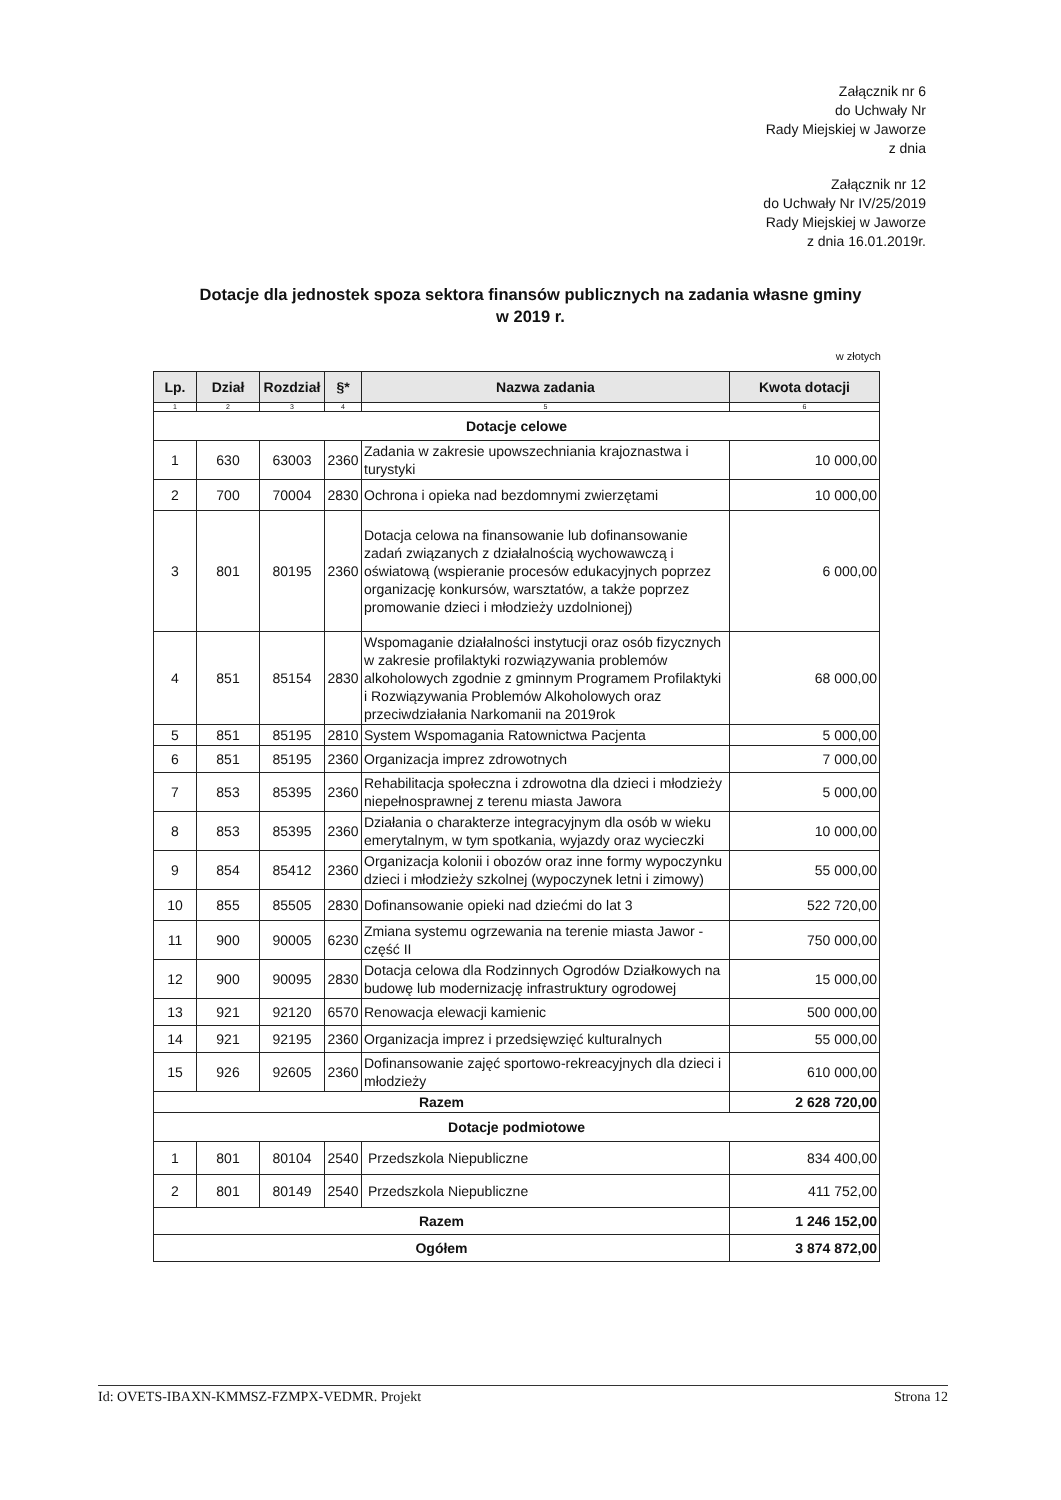Załącznik nr 6
do Uchwały Nr
Rady Miejskiej w Jaworze
z dnia
Załącznik nr 12
do Uchwały Nr IV/25/2019
Rady Miejskiej w Jaworze
z dnia 16.01.2019r.
Dotacje dla jednostek spoza sektora finansów publicznych na zadania własne gminy
w 2019 r.
w złotych
| Lp. | Dział | Rozdział | §* | Nazwa zadania | Kwota dotacji |
| --- | --- | --- | --- | --- | --- |
| 1 | 2 | 3 | 4 | 5 | 6 |
| Dotacje celowe | | | | | |
| 1 | 630 | 63003 | 2360 | Zadania w zakresie upowszechniania krajoznastwa i turystyki | 10 000,00 |
| 2 | 700 | 70004 | 2830 | Ochrona i opieka nad bezdomnymi zwierzętami | 10 000,00 |
| 3 | 801 | 80195 | 2360 | Dotacja celowa na finansowanie lub dofinansowanie zadań związanych z działalnością wychowawczą i oświatową (wspieranie procesów edukacyjnych poprzez organizację konkursów, warsztatów, a także poprzez promowanie dzieci i młodzieży uzdolnionej) | 6 000,00 |
| 4 | 851 | 85154 | 2830 | Wspomaganie działalności instytucji oraz osób fizycznych w zakresie profilaktyki rozwiązywania problemów alkoholowych zgodnie z gminnym Programem Profilaktyki i Rozwiązywania Problemów Alkoholowych oraz przeciwdziałania Narkomanii na 2019rok | 68 000,00 |
| 5 | 851 | 85195 | 2810 | System Wspomagania Ratownictwa Pacjenta | 5 000,00 |
| 6 | 851 | 85195 | 2360 | Organizacja imprez zdrowotnych | 7 000,00 |
| 7 | 853 | 85395 | 2360 | Rehabilitacja społeczna i zdrowotna dla dzieci i młodzieży niepełnosprawnej z terenu miasta Jawora | 5 000,00 |
| 8 | 853 | 85395 | 2360 | Działania o charakterze integracyjnym dla osób w wieku emerytalnym, w tym spotkania, wyjazdy oraz wycieczki | 10 000,00 |
| 9 | 854 | 85412 | 2360 | Organizacja kolonii i obozów oraz inne formy wypoczynku dzieci i młodzieży szkolnej (wypoczynek letni i zimowy) | 55 000,00 |
| 10 | 855 | 85505 | 2830 | Dofinansowanie opieki nad dziećmi do lat 3 | 522 720,00 |
| 11 | 900 | 90005 | 6230 | Zmiana systemu ogrzewania na terenie miasta Jawor - część II | 750 000,00 |
| 12 | 900 | 90095 | 2830 | Dotacja celowa dla Rodzinnych Ogrodów Działkowych na budowę lub modernizację infrastruktury ogrodowej | 15 000,00 |
| 13 | 921 | 92120 | 6570 | Renowacja elewacji kamienic | 500 000,00 |
| 14 | 921 | 92195 | 2360 | Organizacja imprez i przedsięwzięć kulturalnych | 55 000,00 |
| 15 | 926 | 92605 | 2360 | Dofinansowanie zajęć sportowo-rekreacyjnych dla dzieci i młodzieży | 610 000,00 |
| Razem | | | | | 2 628 720,00 |
| Dotacje podmiotowe | | | | | |
| 1 | 801 | 80104 | 2540 | Przedszkola Niepubliczne | 834 400,00 |
| 2 | 801 | 80149 | 2540 | Przedszkola Niepubliczne | 411 752,00 |
| Razem | | | | | 1 246 152,00 |
| Ogółem | | | | | 3 874 872,00 |
Id: OVETS-IBAXN-KMMSZ-FZMPX-VEDMR. Projekt Strona 12